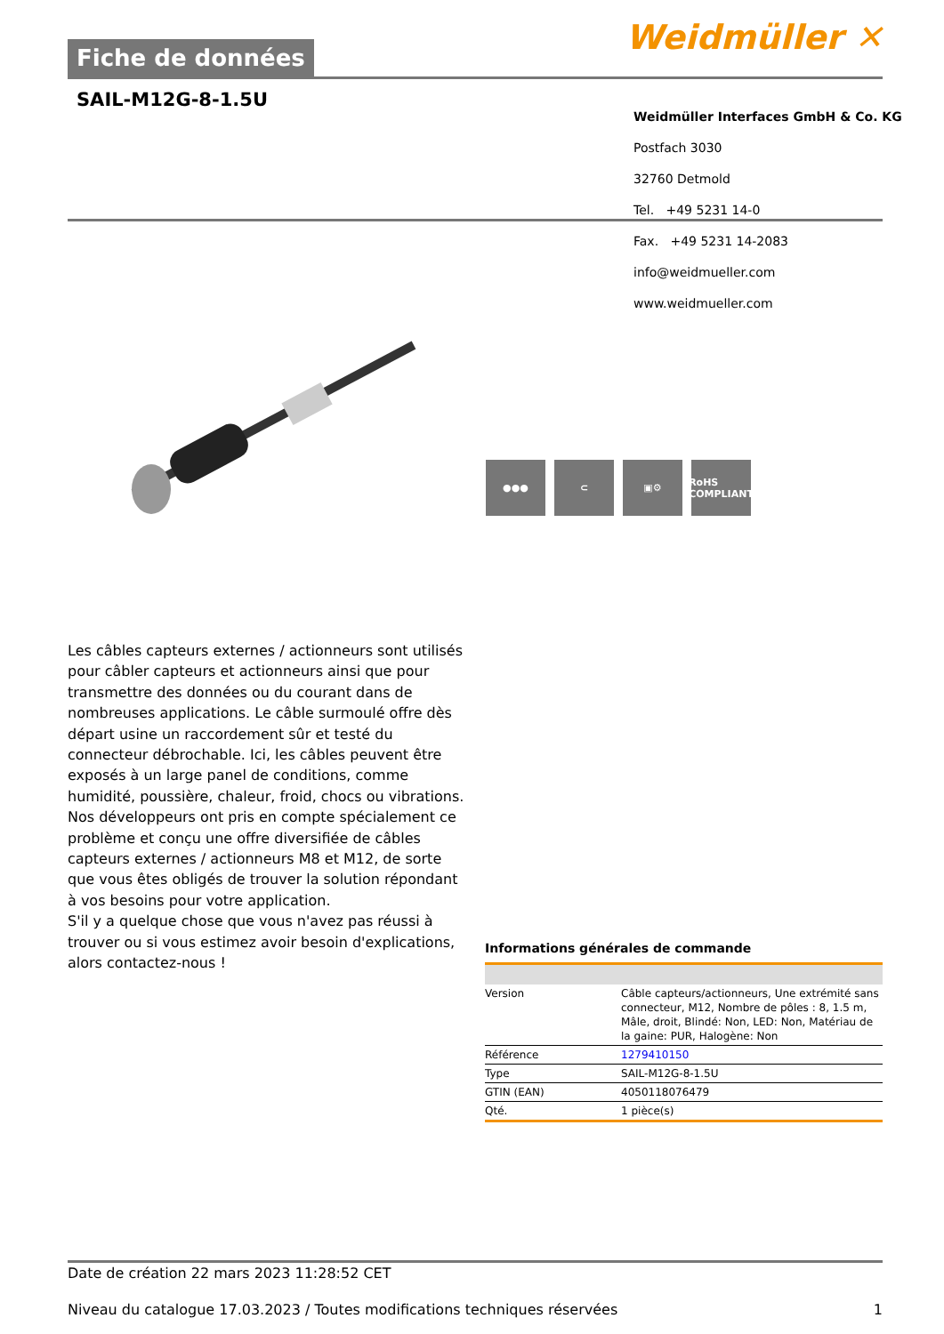Fiche de données
Weidmüller ✕
SAIL-M12G-8-1.5U
Weidmüller Interfaces GmbH & Co. KG
Postfach 3030
32760 Detmold
Tel. +49 5231 14-0
Fax. +49 5231 14-2083
info@weidmueller.com
www.weidmueller.com
●●● ⊂ ▣⚙ RoHS
COMPLIANT
Les câbles capteurs externes / actionneurs sont utilisés pour câbler capteurs et actionneurs ainsi que pour transmettre des données ou du courant dans de nombreuses applications. Le câble surmoulé offre dès départ usine un raccordement sûr et testé du connecteur débrochable. Ici, les câbles peuvent être exposés à un large panel de conditions, comme humidité, poussière, chaleur, froid, chocs ou vibrations.
Nos développeurs ont pris en compte spécialement ce problème et conçu une offre diversifiée de câbles capteurs externes / actionneurs M8 et M12, de sorte que vous êtes obligés de trouver la solution répondant à vos besoins pour votre application.
S'il y a quelque chose que vous n'avez pas réussi à trouver ou si vous estimez avoir besoin d'explications, alors contactez-nous !
Informations générales de commande
| Version | Câble capteurs/actionneurs, Une extrémité sans connecteur, M12, Nombre de pôles : 8, 1.5 m, Mâle, droit, Blindé: Non, LED: Non, Matériau de la gaine: PUR, Halogène: Non |
| Référence | 1279410150 |
| Type | SAIL-M12G-8-1.5U |
| GTIN (EAN) | 4050118076479 |
| Qté. | 1 pièce(s) |
Date de création 22 mars 2023 11:28:52 CET
Niveau du catalogue 17.03.2023 / Toutes modifications techniques réservées 1